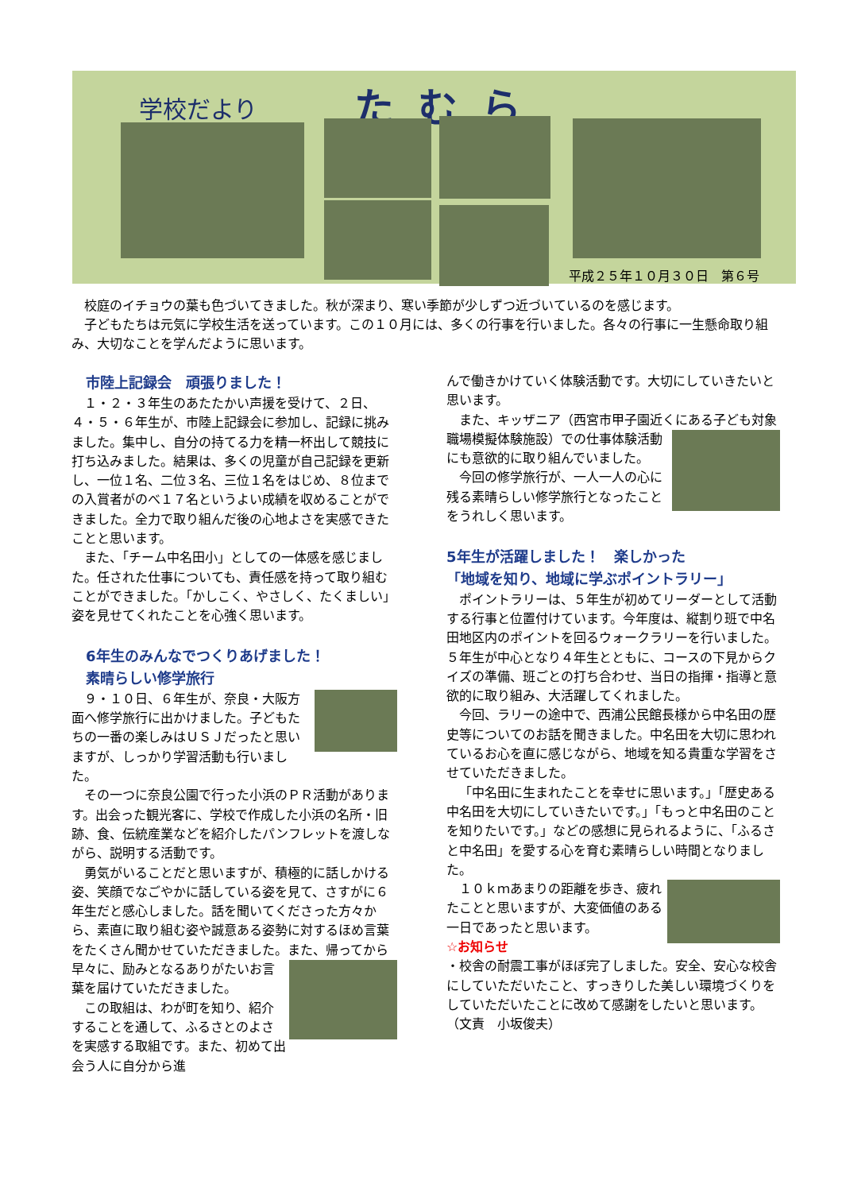学校だより たむら
平成２５年１０月３０日　第６号
校庭のイチョウの葉も色づいてきました。秋が深まり、寒い季節が少しずつ近づいているのを感じます。
子どもたちは元気に学校生活を送っています。この１０月には、多くの行事を行いました。各々の行事に一生懸命取り組み、大切なことを学んだように思います。
　市陸上記録会　頑張りました！
１・２・３年生のあたたかい声援を受けて、２日、４・５・６年生が、市陸上記録会に参加し、記録に挑みました。集中し、自分の持てる力を精一杯出して競技に打ち込みました。結果は、多くの児童が自己記録を更新し、一位１名、二位３名、三位１名をはじめ、８位までの入賞者がのべ１７名というよい成績を収めることができました。全力で取り組んだ後の心地よさを実感できたことと思います。
また、「チーム中名田小」としての一体感を感じました。任された仕事についても、責任感を持って取り組むことができました。「かしこく、やさしく、たくましい」姿を見せてくれたことを心強く思います。
　6年生のみんなでつくりあげました！
　素晴らしい修学旅行
９・１０日、６年生が、奈良・大阪方面へ修学旅行に出かけました。子どもたちの一番の楽しみはＵＳＪだったと思いますが、しっかり学習活動も行いました。
その一つに奈良公園で行った小浜のＰＲ活動があります。出会った観光客に、学校で作成した小浜の名所・旧跡、食、伝統産業などを紹介したパンフレットを渡しながら、説明する活動です。
勇気がいることだと思いますが、積極的に話しかける姿、笑顔でなごやかに話している姿を見て、さすがに６年生だと感心しました。話を聞いてくださった方々から、素直に取り組む姿や誠意ある姿勢に対するほめ言葉をたくさん聞かせていただきました。 また、帰ってから早々に、励みとなるありがたいお言葉を届けていただきました。
この取組は、わが町を知り、紹介することを通して、ふるさとのよさを実感する取組です。また、初めて出会う人に自分から進
んで働きかけていく体験活動です。大切にしていきたいと思います。
また、キッザニア（西宮市甲子園近くにある子ども対象職場模擬体験施設）での 仕事体験活動にも意欲的に取り組んでいました。
今回の修学旅行が、一人一人の心に残る素晴らしい修学旅行となったことをうれしく思います。
5年生が活躍しました！　楽しかった
「地域を知り、地域に学ぶポイントラリー」
ポイントラリーは、５年生が初めてリーダーとして活動する行事と位置付けています。今年度は、縦割り班で中名田地区内のポイントを回るウォークラリーを行いました。５年生が中心となり４年生とともに、コースの下見からクイズの準備、班ごとの打ち合わせ、当日の指揮・指導と意欲的に取り組み、大活躍してくれました。
今回、ラリーの途中で、西浦公民館長様から中名田の歴史等についてのお話を聞きました。中名田を大切に思われているお心を直に感じながら、地域を知る貴重な学習をさせていただきました。
「中名田に生まれたことを幸せに思います。」「歴史ある中名田を大切にしていきたいです。」「もっと中名田のことを知りたいです。」などの感想に見られるように、「ふるさと中名田」を愛する心を育む素晴らしい時間となりました。
１０ｋｍあまりの距離を歩き、疲れたことと思いますが、大変価値のある一日であったと思います。
☆お知らせ
・校舎の耐震工事がほぼ完了しました。安全、安心な校舎にしていただいたこと、すっきりした美しい環境づくりをしていただいたことに改めて感謝をしたいと思います。　（文責　小坂俊夫）